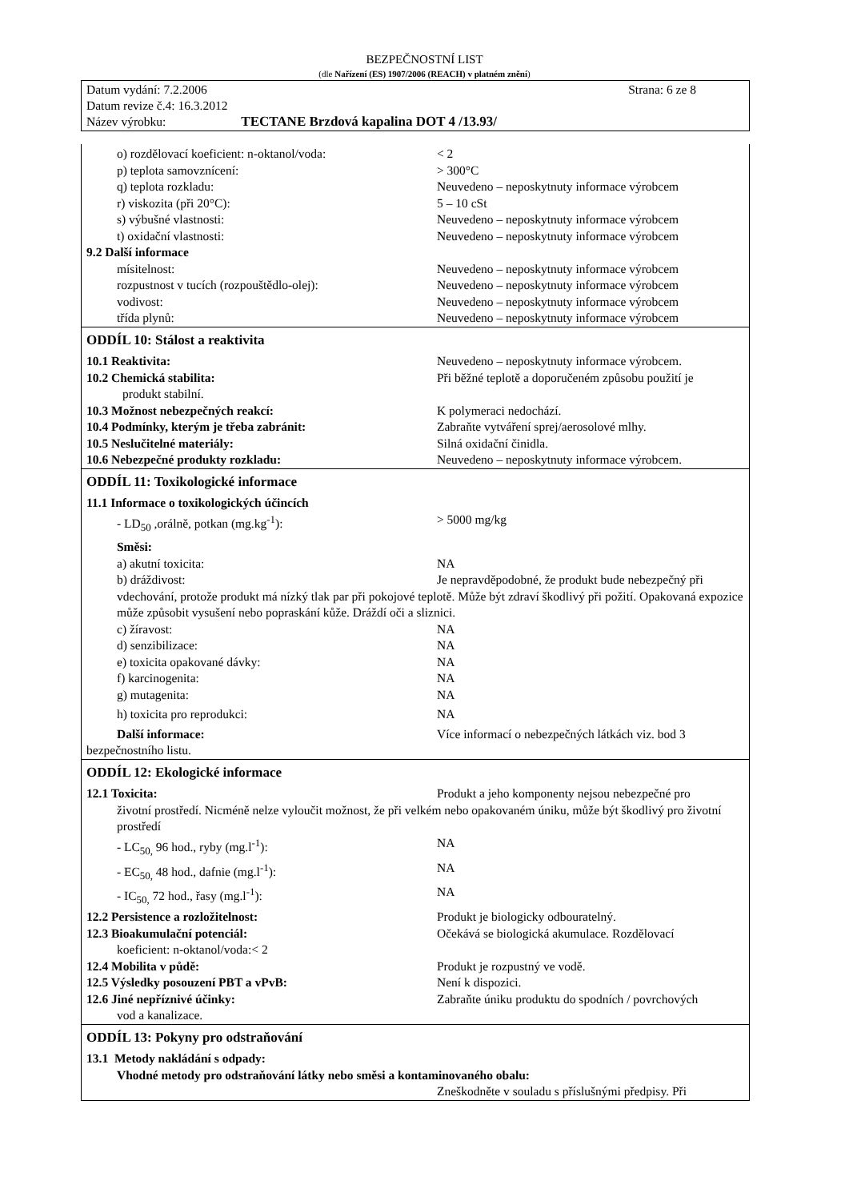BEZPEČNOSTNÍ LIST
(dle Nařízení (ES) 1907/2006 (REACH) v platném znění)
Datum vydání: 7.2.2006 Strana: 6 ze 8
Datum revize č.4: 16.3.2012
Název výrobku: TECTANE Brzdová kapalina DOT 4 /13.93/
o) rozdělovací koeficient: n-oktanol/voda: < 2
p) teplota samovznícení: > 300°C
q) teplota rozkladu: Neuvedeno – neposkytnuty informace výrobcem
r) viskozita (při 20°C): 5 – 10 cSt
s) výbušné vlastnosti: Neuvedeno – neposkytnuty informace výrobcem
t) oxidační vlastnosti: Neuvedeno – neposkytnuty informace výrobcem
9.2 Další informace
mísitelnost: Neuvedeno – neposkytnuty informace výrobcem
rozpustnost v tucích (rozpouštědlo-olej): Neuvedeno – neposkytnuty informace výrobcem
vodivost: Neuvedeno – neposkytnuty informace výrobcem
třída plynů: Neuvedeno – neposkytnuty informace výrobcem
ODDÍL 10: Stálost a reaktivita
10.1 Reaktivita: Neuvedeno – neposkytnuty informace výrobcem.
10.2 Chemická stabilita: Při běžné teplotě a doporučeném způsobu použití je
produkt stabilní.
10.3 Možnost nebezpečných reakcí: K polymeraci nedochází.
10.4 Podmínky, kterým je třeba zabránit: Zabraňte vytváření sprej/aerosolové mlhy.
10.5 Neslučitelné materiály: Silná oxidační činidla.
10.6 Nebezpečné produkty rozkladu: Neuvedeno – neposkytnuty informace výrobcem.
ODDÍL 11: Toxikologické informace
11.1 Informace o toxikologických účincích
- LD<sub>50</sub> ,orálně, potkan (mg.kg<sup>-1</sup>): > 5000 mg/kg
Směsi:
a) akutní toxicita: NA
b) dráždivost: Je nepravděpodobné, že produkt bude nebezpečný při
vdechování, protože produkt má nízký tlak par při pokojové teplotě. Může být zdraví škodlivý při požití. Opakovaná expozice může způsobit vysušení nebo popraskání kůže. Dráždí oči a sliznici.
c) žíravost: NA
d) senzibilizace: NA
e) toxicita opakované dávky: NA
f) karcinogenita: NA
g) mutagenita: NA
h) toxicita pro reprodukci: NA
Další informace: Více informací o nebezpečných látkách viz. bod 3
bezpečnostního listu.
ODDÍL 12: Ekologické informace
12.1 Toxicita: Produkt a jeho komponenty nejsou nebezpečné pro
životní prostředí. Nicméně nelze vyloučit možnost, že při velkém nebo opakovaném úniku, může být škodlivý pro životní prostředí
- LC<sub>50,</sub> 96 hod., ryby (mg.l<sup>-1</sup>): NA
- EC<sub>50,</sub> 48 hod., dafnie (mg.l<sup>-1</sup>): NA
- IC<sub>50,</sub> 72 hod., řasy (mg.l<sup>-1</sup>): NA
12.2 Persistence a rozložitelnost: Produkt je biologicky odbouratelný.
12.3 Bioakumulační potenciál: Očekává se biologická akumulace. Rozdělovací
koeficient: n-oktanol/voda:< 2
12.4 Mobilita v půdě: Produkt je rozpustný ve vodě.
12.5 Výsledky posouzení PBT a vPvB: Není k dispozici.
12.6 Jiné nepříznivé účinky: Zabraňte úniku produktu do spodních / povrchových
vod a kanalizace.
ODDÍL 13: Pokyny pro odstraňování
13.1 Metody nakládání s odpady:
Vhodné metody pro odstraňování látky nebo směsi a kontaminovaného obalu:
Zneškodněte v souladu s příslušnými předpisy. Při